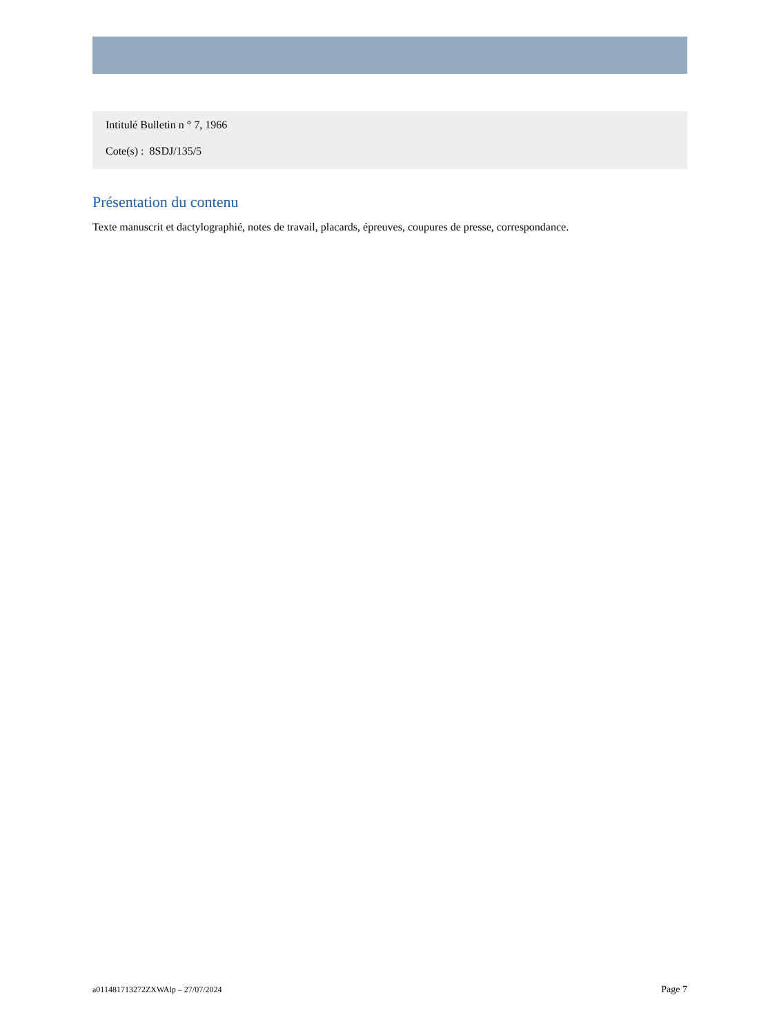Intitulé Bulletin n ° 7, 1966
Cote(s) : 8SDJ/135/5
Présentation du contenu
Texte manuscrit et dactylographié, notes de travail, placards, épreuves, coupures de presse, correspondance.
a011481713272ZXWAlp – 27/07/2024 Page 7